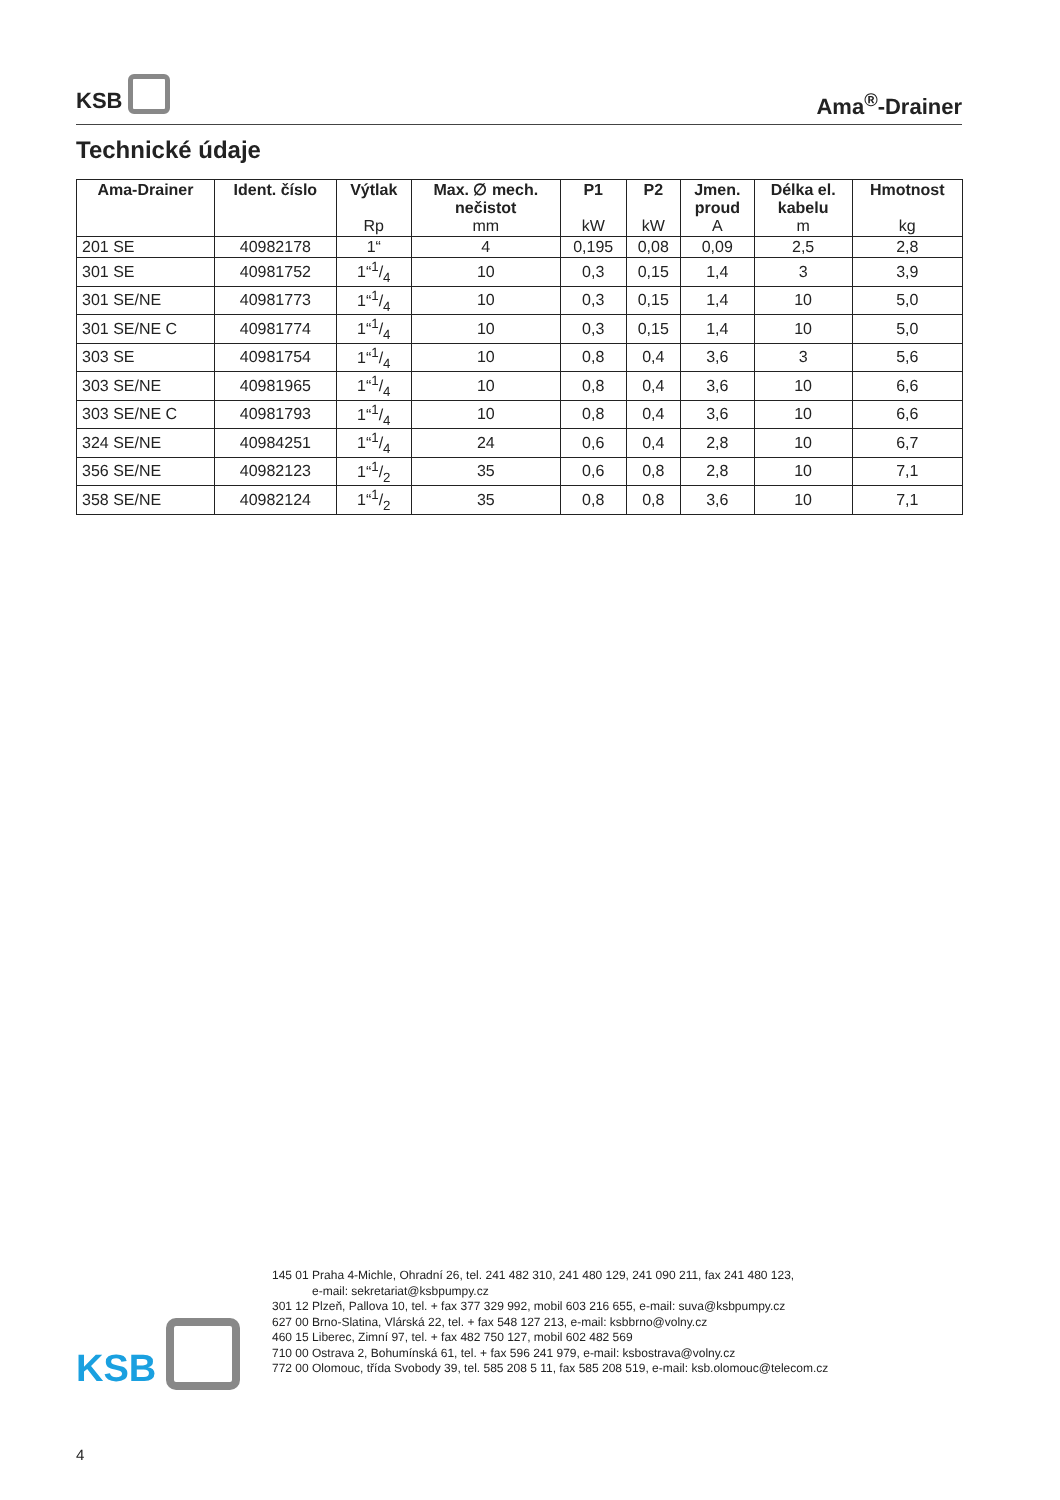KSB
Ama<sup>®</sup>-Drainer
Technické údaje
| Ama-Drainer | Ident. číslo | Výtlak Rp | Max. ∅ mech. nečistot mm | P1 kW | P2 kW | Jmen. proud A | Délka el. kabelu m | Hmotnost kg |
| --- | --- | --- | --- | --- | --- | --- | --- | --- |
| 201 SE | 40982178 | 1“ | 4 | 0,195 | 0,08 | 0,09 | 2,5 | 2,8 |
| 301 SE | 40981752 | 1“1/4 | 10 | 0,3 | 0,15 | 1,4 | 3 | 3,9 |
| 301 SE/NE | 40981773 | 1“1/4 | 10 | 0,3 | 0,15 | 1,4 | 10 | 5,0 |
| 301 SE/NE C | 40981774 | 1“1/4 | 10 | 0,3 | 0,15 | 1,4 | 10 | 5,0 |
| 303 SE | 40981754 | 1“1/4 | 10 | 0,8 | 0,4 | 3,6 | 3 | 5,6 |
| 303 SE/NE | 40981965 | 1“1/4 | 10 | 0,8 | 0,4 | 3,6 | 10 | 6,6 |
| 303 SE/NE C | 40981793 | 1“1/4 | 10 | 0,8 | 0,4 | 3,6 | 10 | 6,6 |
| 324 SE/NE | 40984251 | 1“1/4 | 24 | 0,6 | 0,4 | 2,8 | 10 | 6,7 |
| 356 SE/NE | 40982123 | 1“1/2 | 35 | 0,6 | 0,8 | 2,8 | 10 | 7,1 |
| 358 SE/NE | 40982124 | 1“1/2 | 35 | 0,8 | 0,8 | 3,6 | 10 | 7,1 |
KSB
145 01 Praha 4-Michle, Ohradní 26, tel. 241 482 310, 241 480 129, 241 090 211, fax 241 480 123,
e-mail: sekretariat@ksbpumpy.cz
301 12 Plzeň, Pallova 10, tel. + fax 377 329 992, mobil 603 216 655, e-mail: suva@ksbpumpy.cz
627 00 Brno-Slatina, Vlárská 22, tel. + fax 548 127 213, e-mail: ksbbrno@volny.cz
460 15 Liberec, Zimní 97, tel. + fax 482 750 127, mobil 602 482 569
710 00 Ostrava 2, Bohumínská 61, tel. + fax 596 241 979, e-mail: ksbostrava@volny.cz
772 00 Olomouc, třída Svobody 39, tel. 585 208 5 11, fax 585 208 519, e-mail: ksb.olomouc@telecom.cz
4